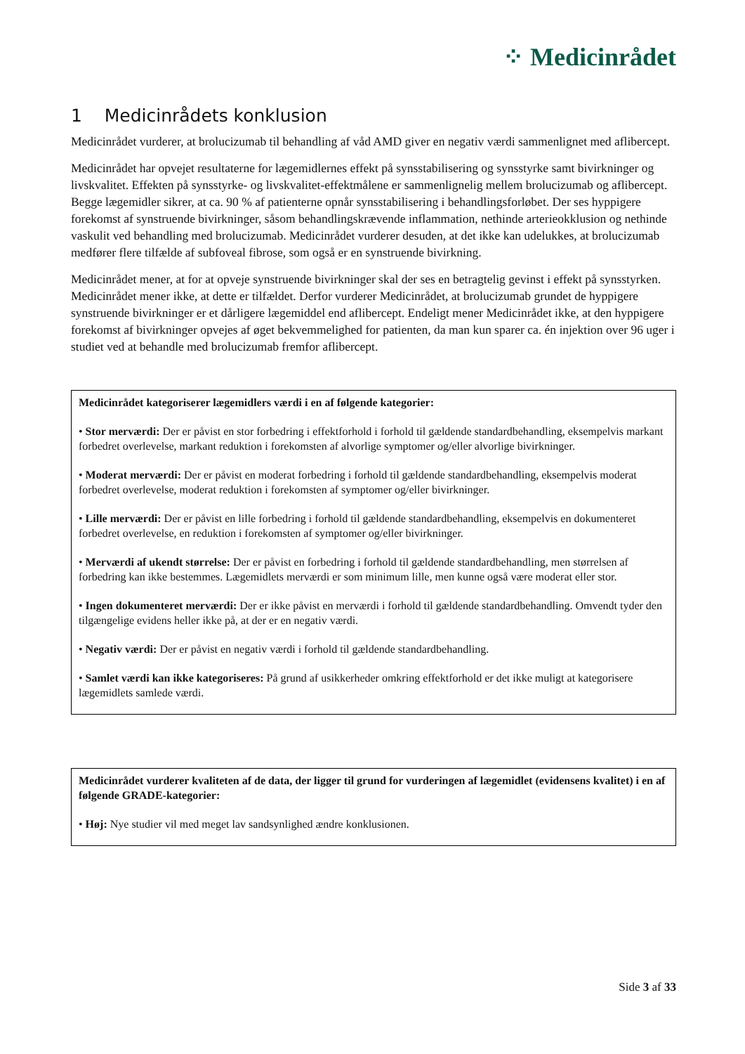⁘ Medicinrådet
1 Medicinrådets konklusion
Medicinrådet vurderer, at brolucizumab til behandling af våd AMD giver en negativ værdi sammenlignet med aflibercept.
Medicinrådet har opvejet resultaterne for lægemidlernes effekt på synsstabilisering og synsstyrke samt bivirkninger og livskvalitet. Effekten på synsstyrke- og livskvalitet-effektmålene er sammenlignelig mellem brolucizumab og aflibercept. Begge lægemidler sikrer, at ca. 90 % af patienterne opnår synsstabilisering i behandlingsforløbet. Der ses hyppigere forekomst af synstruende bivirkninger, såsom behandlingskrævende inflammation, nethinde arterieokklusion og nethinde vaskulit ved behandling med brolucizumab. Medicinrådet vurderer desuden, at det ikke kan udelukkes, at brolucizumab medfører flere tilfælde af subfoveal fibrose, som også er en synstruende bivirkning.
Medicinrådet mener, at for at opveje synstruende bivirkninger skal der ses en betragtelig gevinst i effekt på synsstyrken. Medicinrådet mener ikke, at dette er tilfældet. Derfor vurderer Medicinrådet, at brolucizumab grundet de hyppigere synstruende bivirkninger er et dårligere lægemiddel end aflibercept. Endeligt mener Medicinrådet ikke, at den hyppigere forekomst af bivirkninger opvejes af øget bekvemmelighed for patienten, da man kun sparer ca. én injektion over 96 uger i studiet ved at behandle med brolucizumab fremfor aflibercept.
Medicinrådet kategoriserer lægemidlers værdi i en af følgende kategorier:
• Stor merværdi: Der er påvist en stor forbedring i effektforhold i forhold til gældende standardbehandling, eksempelvis markant forbedret overlevelse, markant reduktion i forekomsten af alvorlige symptomer og/eller alvorlige bivirkninger.
• Moderat merværdi: Der er påvist en moderat forbedring i forhold til gældende standardbehandling, eksempelvis moderat forbedret overlevelse, moderat reduktion i forekomsten af symptomer og/eller bivirkninger.
• Lille merværdi: Der er påvist en lille forbedring i forhold til gældende standardbehandling, eksempelvis en dokumenteret forbedret overlevelse, en reduktion i forekomsten af symptomer og/eller bivirkninger.
• Merværdi af ukendt størrelse: Der er påvist en forbedring i forhold til gældende standardbehandling, men størrelsen af forbedring kan ikke bestemmes. Lægemidlets merværdi er som minimum lille, men kunne også være moderat eller stor.
• Ingen dokumenteret merværdi: Der er ikke påvist en merværdi i forhold til gældende standardbehandling. Omvendt tyder den tilgængelige evidens heller ikke på, at der er en negativ værdi.
• Negativ værdi: Der er påvist en negativ værdi i forhold til gældende standardbehandling.
• Samlet værdi kan ikke kategoriseres: På grund af usikkerheder omkring effektforhold er det ikke muligt at kategorisere lægemidlets samlede værdi.
Medicinrådet vurderer kvaliteten af de data, der ligger til grund for vurderingen af lægemidlet (evidensens kvalitet) i en af følgende GRADE-kategorier:
• Høj: Nye studier vil med meget lav sandsynlighed ændre konklusionen.
Side 3 af 33